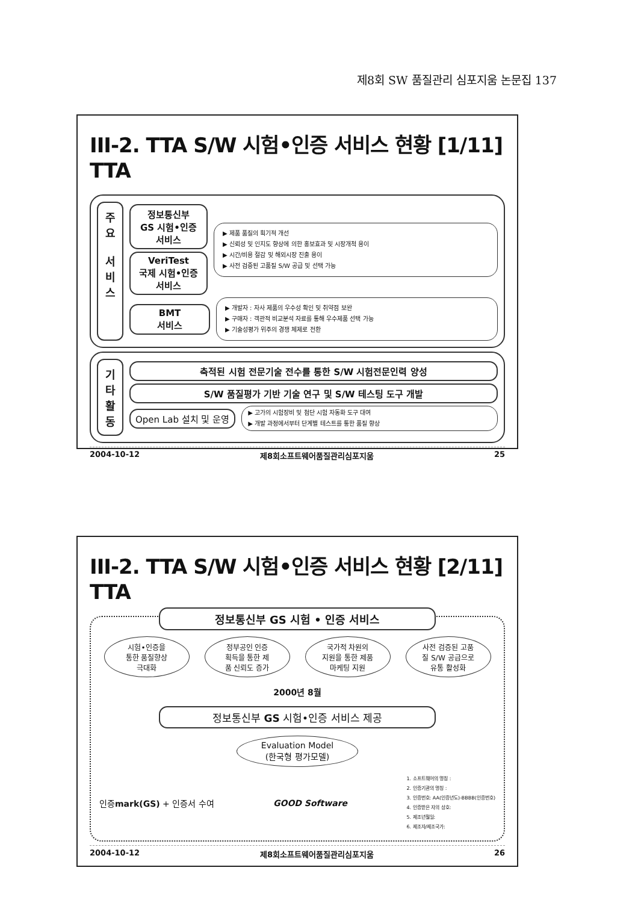제8회 SW 품질관리 심포지움 논문집 137
III-2. TTA S/W 시험•인증 서비스 현황 [1/11] TTA
주
요
서
비
스
정보통신부
GS 시험•인증
서비스
VeriTest
국제 시험•인증
서비스
▶ 제품 품질의 획기적 개선
▶ 신뢰성 및 인지도 향상에 의한 홍보효과 및 시장개척 용이
▶ 시간/비용 절감 및 해외시장 진출 용이
▶ 사전 검증된 고품질 S/W 공급 및 선택 가능
BMT
서비스
▶ 개발자 : 자사 제품의 우수성 확인 및 취약점 보완
▶ 구매자 : 객관적 비교분석 자료를 통해 우수제품 선택 가능
▶ 기술성평가 위주의 경쟁 체제로 전환
기
타
활
동
축적된 시험 전문기술 전수를 통한 S/W 시험전문인력 양성
S/W 품질평가 기반 기술 연구 및 S/W 테스팅 도구 개발
Open Lab 설치 및 운영
▶ 고가의 시험장비 및 첨단 시험 자동화 도구 대여
▶ 개발 과정에서부터 단계별 테스트를 통한 품질 향상
2004-10-12 제8회소프트웨어품질관리심포지움 25
III-2. TTA S/W 시험•인증 서비스 현황 [2/11] TTA
정보통신부 GS 시험 • 인증 서비스
시험•인증을
통한 품질향상
극대화
정부공인 인증
획득을 통한 제
품 신뢰도 증가
국가적 차원의
지원을 통한 제품
마케팅 지원
사전 검증된 고품
질 S/W 공급으로
유통 활성화
2000년 8월
정보통신부 GS 시험•인증 서비스 제공
Evaluation Model
(한국형 평가모델)
인증mark(GS) + 인증서 수여 GOOD Software
1. 소프트웨어의 명칭 :
2. 인증기관의 명칭 :
3. 인증번호: AA(인증년도)-BBBB(인증번호)
4. 인증받은 자의 상호:
5. 제조년월일:
6. 제조자/제조국가:
2004-10-12 제8회소프트웨어품질관리심포지움 26